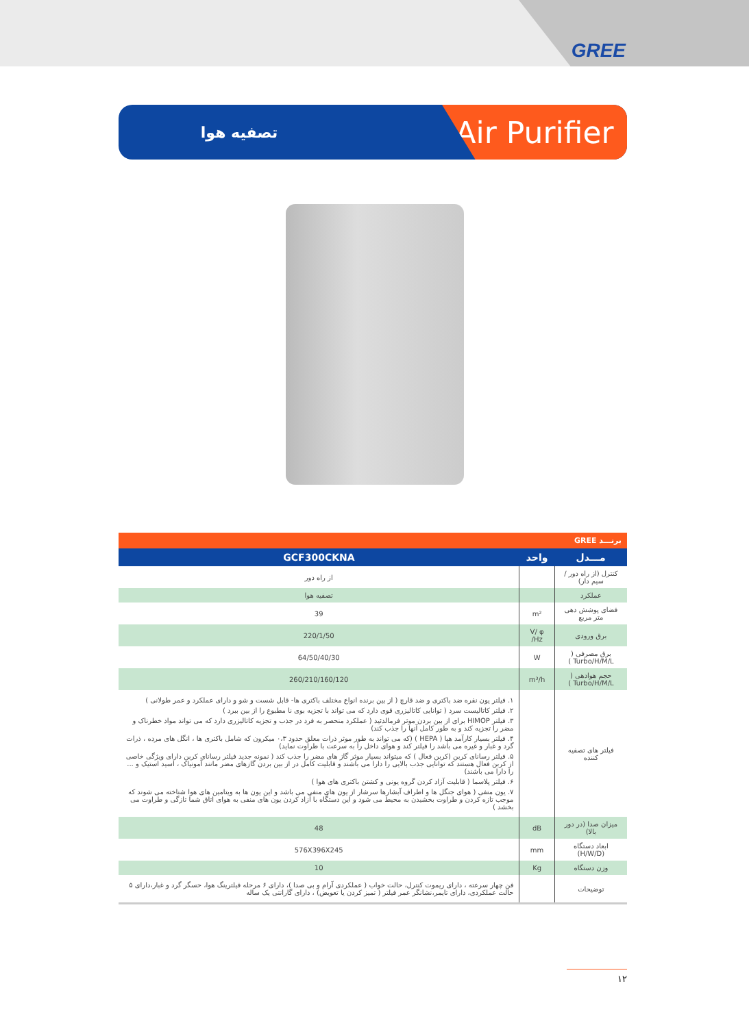GREE
تصفیه هوا
Air Purifier
| برنـــد GREE | | |
| مـــدل | واحد | GCF300CKNA |
| کنترل (از راه دور / سیم دار) | | از راه دور |
| عملکرد | | تصفیه هوا |
| فضای پوشش دهی متر مربع | m² | 39 |
| برق ورودی | V/ φ /Hz | 220/1/50 |
| برق مصرفی ( Turbo/H/M/L ) | W | 64/50/40/30 |
| حجم هوادهی ( Turbo/H/M/L ) | m³/h | 260/210/160/120 |
| فیلتر های تصفیه کننده | | ۱. فیلتر یون نقره ضد باکتری و ضد قارچ ( از بین برنده انواع مختلف باکتری ها- قابل شست و شو و دارای عملکرد و عمر طولانی ) ۲. فیلتر کاتالیست سرد ( توانایی کاتالیزری قوی دارد که می تواند با تجزیه بوی نا مطبوع را از بین ببرد ) ۳. فیلتر HIMOP برای از بین بردن موثر فرمالدئید ( عملکرد منحصر به فرد در جذب و تجزیه کاتالیزری دارد که می تواند مواد خطرناک و مضر را تجزیه کند و به طور کامل آنها را جذب کند) ۴. فیلتر بسیار کارآمد هپا ( HEPA ) (که می تواند به طور موثر ذرات معلق حدود ۰،۳ میکرون که شامل باکتری ها ، انگل های مرده ، ذرات گرد و غبار و غیره می باشد را فیلتر کند و هوای داخل را به سرعت با طراوت نماید) ۵. فیلتر رسانای کربن (کربن فعال ) که میتواند بسیار موثر گاز های مضر را جذب کند ( نمونه جدید فیلتر رسانای کربن دارای ویژگی خاصی از کربن فعال هستند که توانایی جذب بالایی را دارا می باشند و قابلیت کامل در از بین بردن گازهای مضر مانند آمونیاک ، اسید استیک و ... را دارا می باشند) ۶. فیلتر پلاسما ( قابلیت آزاد کردن گروه یونی و کشتن باکتری های هوا ) ۷. یون منفی ( هوای جنگل ها و اطراف آبشارها سرشار از یون های منفی می باشد و این یون ها به ویتامین های هوا شناخته می شوند که موجب تازه کردن و طراوت بخشیدن به محیط می شود و این دستگاه با آزاد کردن یون های منفی به هوای اتاق شما تازگی و طراوت می بخشد ) |
| میزان صدا (در دور بالا) | dB | 48 |
| ابعاد دستگاه (H/W/D) | mm | 576X396X245 |
| وزن دستگاه | Kg | 10 |
| توضیحات | | فن چهار سرعته ، دارای ریموت کنترل، حالت خواب ( عملکردی آرام و بی صدا )، دارای ۶ مرحله فیلترینگ هوا، حسگر گرد و غبار،دارای ۵ حالت عملکردی، دارای تایمر،نشانگر عمر فیلتر ( تمیز کردن یا تعویض) ، دارای گارانتی یک ساله |
۱۲